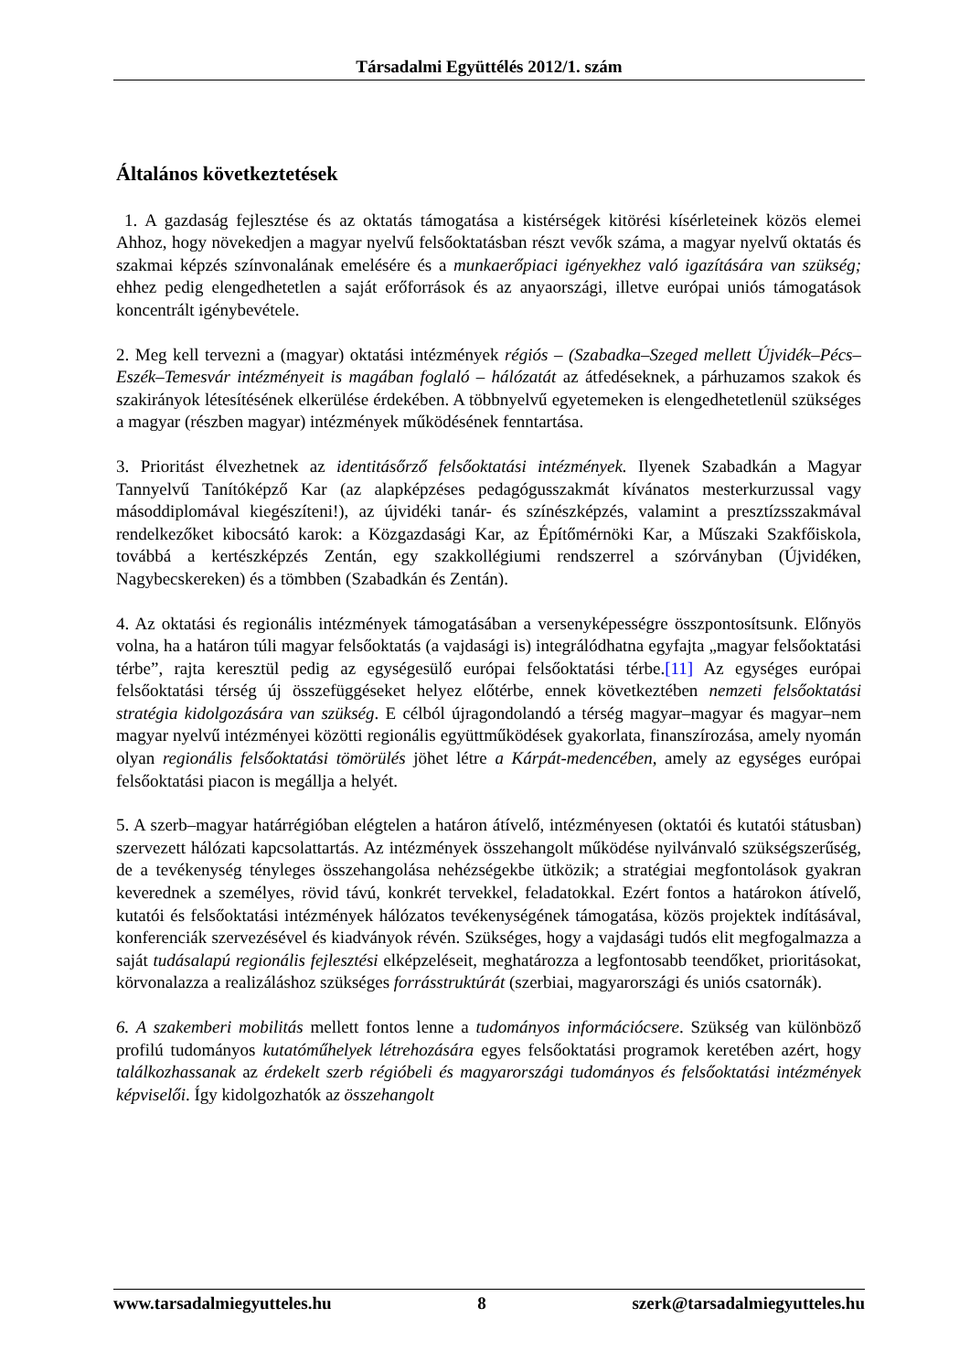Társadalmi Együttélés 2012/1. szám
Általános következtetések
1. A gazdaság fejlesztése és az oktatás támogatása a kistérségek kitörési kísérleteinek közös elemei Ahhoz, hogy növekedjen a magyar nyelvű felsőoktatásban részt vevők száma, a magyar nyelvű oktatás és szakmai képzés színvonalának emelésére és a munkaerőpiaci igényekhez való igazítására van szükség; ehhez pedig elengedhetetlen a saját erőforrások és az anyaországi, illetve európai uniós támogatások koncentrált igénybevétele.
2. Meg kell tervezni a (magyar) oktatási intézmények régiós – (Szabadka–Szeged mellett Újvidék–Pécs–Eszék–Temesvár intézményeit is magában foglaló – hálózatát az átfedéseknek, a párhuzamos szakok és szakirányok létesítésének elkerülése érdekében. A többnyelvű egyetemeken is elengedhetetlenül szükséges a magyar (részben magyar) intézmények működésének fenntartása.
3. Prioritást élvezhetnek az identitásőrző felsőoktatási intézmények. Ilyenek Szabadkán a Magyar Tannyelvű Tanítóképző Kar (az alapképzéses pedagógusszakmát kívánatos mesterkurzussal vagy másoddiplomával kiegészíteni!), az újvidéki tanár- és színészképzés, valamint a presztízsszakmával rendelkezőket kibocsátó karok: a Közgazdasági Kar, az Építőmérnöki Kar, a Műszaki Szakfőiskola, továbbá a kertészképzés Zentán, egy szakkollégiumi rendszerrel a szórványban (Újvidéken, Nagybecskereken) és a tömbben (Szabadkán és Zentán).
4. Az oktatási és regionális intézmények támogatásában a versenyképességre összpontosítsunk. Előnyös volna, ha a határon túli magyar felsőoktatás (a vajdasági is) integrálódhatna egyfajta „magyar felsőoktatási térbe”, rajta keresztül pedig az egységesülő európai felsőoktatási térbe.[11] Az egységes európai felsőoktatási térség új összefüggéseket helyez előtérbe, ennek következtében nemzeti felsőoktatási stratégia kidolgozására van szükség. E célból újragondolandó a térség magyar–magyar és magyar–nem magyar nyelvű intézményei közötti regionális együttműködések gyakorlata, finanszírozása, amely nyomán olyan regionális felsőoktatási tömörülés jöhet létre a Kárpát-medencében, amely az egységes európai felsőoktatási piacon is megállja a helyét.
5. A szerb–magyar határrégióban elégtelen a határon átívelő, intézményesen (oktatói és kutatói státusban) szervezett hálózati kapcsolattartás. Az intézmények összehangolt működése nyilvánvaló szükségszerűség, de a tevékenység tényleges összehangolása nehézségekbe ütközik; a stratégiai megfontolások gyakran keverednek a személyes, rövid távú, konkrét tervekkel, feladatokkal. Ezért fontos a határokon átívelő, kutatói és felsőoktatási intézmények hálózatos tevékenységének támogatása, közös projektek indításával, konferenciák szervezésével és kiadványok révén. Szükséges, hogy a vajdasági tudós elit megfogalmazza a saját tudásalapú regionális fejlesztési elképzeléseit, meghatározza a legfontosabb teendőket, prioritásokat, körvonalazza a realizáláshoz szükséges forrásstruktúrát (szerbiai, magyarországi és uniós csatornák).
6. A szakemberi mobilitás mellett fontos lenne a tudományos információcsere. Szükség van különböző profilú tudományos kutatóműhelyek létrehozására egyes felsőoktatási programok keretében azért, hogy találkozhassanak az érdekelt szerb régióbeli és magyarországi tudományos és felsőoktatási intézmények képviselői. Így kidolgozhatók az összehangolt
www.tarsadalmiegyutteles.hu 8 szerk@tarsadalmiegyutteles.hu